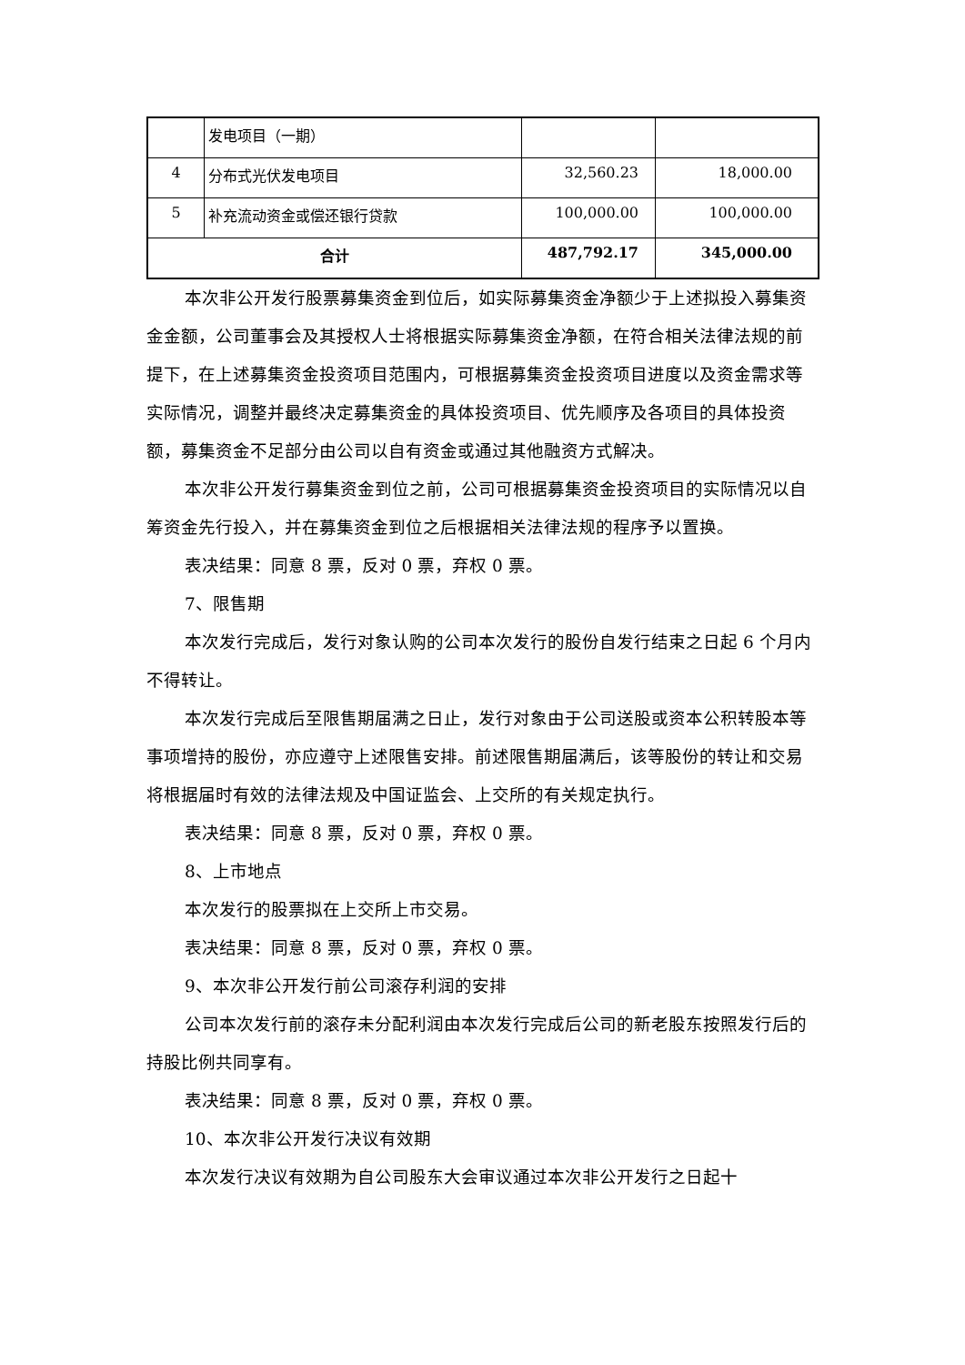| | 发电项目（一期） | | |
| 4 | 分布式光伏发电项目 | 32,560.23 | 18,000.00 |
| 5 | 补充流动资金或偿还银行贷款 | 100,000.00 | 100,000.00 |
| 合计 | | 487,792.17 | 345,000.00 |
本次非公开发行股票募集资金到位后，如实际募集资金净额少于上述拟投入募集资金金额，公司董事会及其授权人士将根据实际募集资金净额，在符合相关法律法规的前提下，在上述募集资金投资项目范围内，可根据募集资金投资项目进度以及资金需求等实际情况，调整并最终决定募集资金的具体投资项目、优先顺序及各项目的具体投资额，募集资金不足部分由公司以自有资金或通过其他融资方式解决。
本次非公开发行募集资金到位之前，公司可根据募集资金投资项目的实际情况以自筹资金先行投入，并在募集资金到位之后根据相关法律法规的程序予以置换。
表决结果：同意 8 票，反对 0 票，弃权 0 票。
7、限售期
本次发行完成后，发行对象认购的公司本次发行的股份自发行结束之日起 6 个月内不得转让。
本次发行完成后至限售期届满之日止，发行对象由于公司送股或资本公积转股本等事项增持的股份，亦应遵守上述限售安排。前述限售期届满后，该等股份的转让和交易将根据届时有效的法律法规及中国证监会、上交所的有关规定执行。
表决结果：同意 8 票，反对 0 票，弃权 0 票。
8、上市地点
本次发行的股票拟在上交所上市交易。
表决结果：同意 8 票，反对 0 票，弃权 0 票。
9、本次非公开发行前公司滚存利润的安排
公司本次发行前的滚存未分配利润由本次发行完成后公司的新老股东按照发行后的持股比例共同享有。
表决结果：同意 8 票，反对 0 票，弃权 0 票。
10、本次非公开发行决议有效期
本次发行决议有效期为自公司股东大会审议通过本次非公开发行之日起十